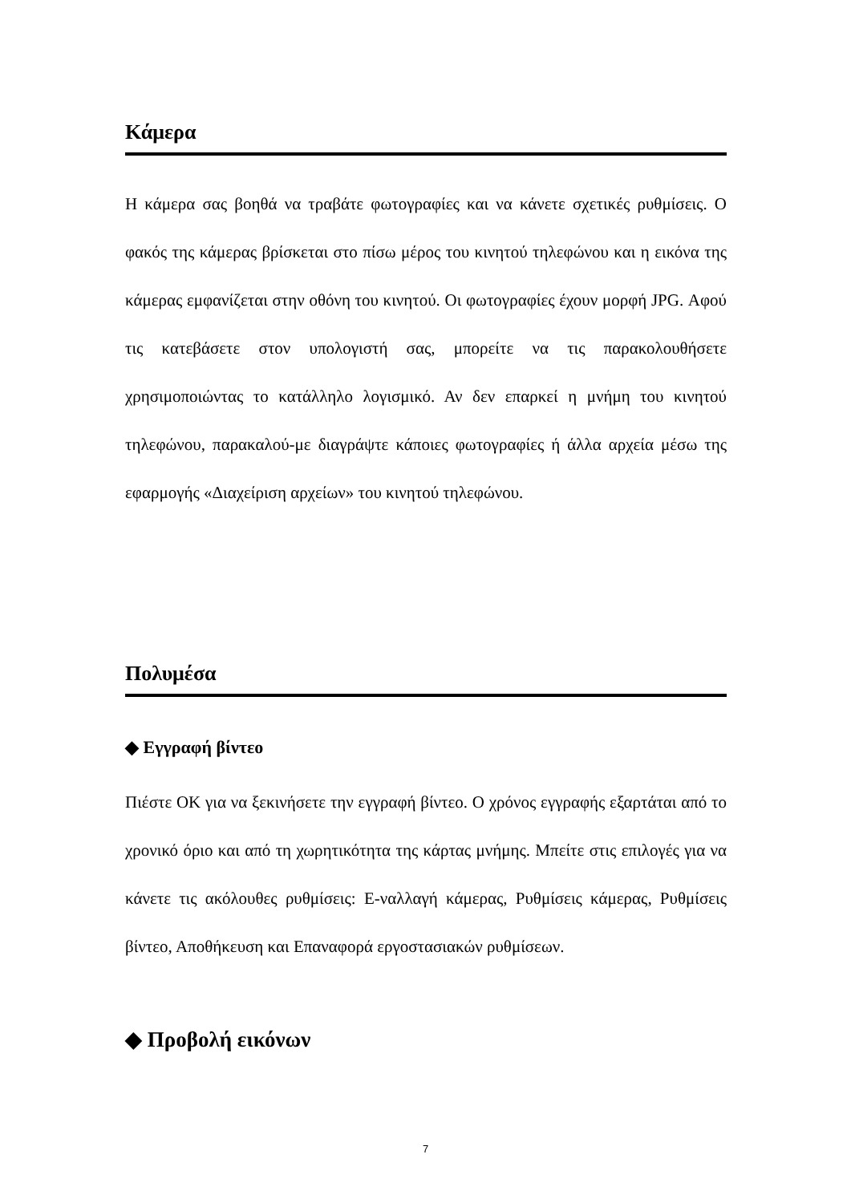Κάμερα
Η κάμερα σας βοηθά να τραβάτε φωτογραφίες και να κάνετε σχετικές ρυθμίσεις. Ο φακός της κάμερας βρίσκεται στο πίσω μέρος του κινητού τηλεφώνου και η εικόνα της κάμερας εμφανίζεται στην οθόνη του κινητού. Οι φωτογραφίες έχουν μορφή JPG. Αφού τις κατεβάσετε στον υπολογιστή σας, μπορείτε να τις παρακολουθήσετε χρησιμοποιώντας το κατάλληλο λογισμικό. Αν δεν επαρκεί η μνήμη του κινητού τηλεφώνου, παρακαλού-με διαγράψτε κάποιες φωτογραφίες ή άλλα αρχεία μέσω της εφαρμογής «Διαχείριση αρχείων» του κινητού τηλεφώνου.
Πολυμέσα
◆ Εγγραφή βίντεο
Πιέστε OK για να ξεκινήσετε την εγγραφή βίντεο. Ο χρόνος εγγραφής εξαρτάται από το χρονικό όριο και από τη χωρητικότητα της κάρτας μνήμης. Μπείτε στις επιλογές για να κάνετε τις ακόλουθες ρυθμίσεις: Ε-ναλλαγή κάμερας, Ρυθμίσεις κάμερας, Ρυθμίσεις βίντεο, Αποθήκευση και Επαναφορά εργοστασιακών ρυθμίσεων.
◆ Προβολή εικόνων
7